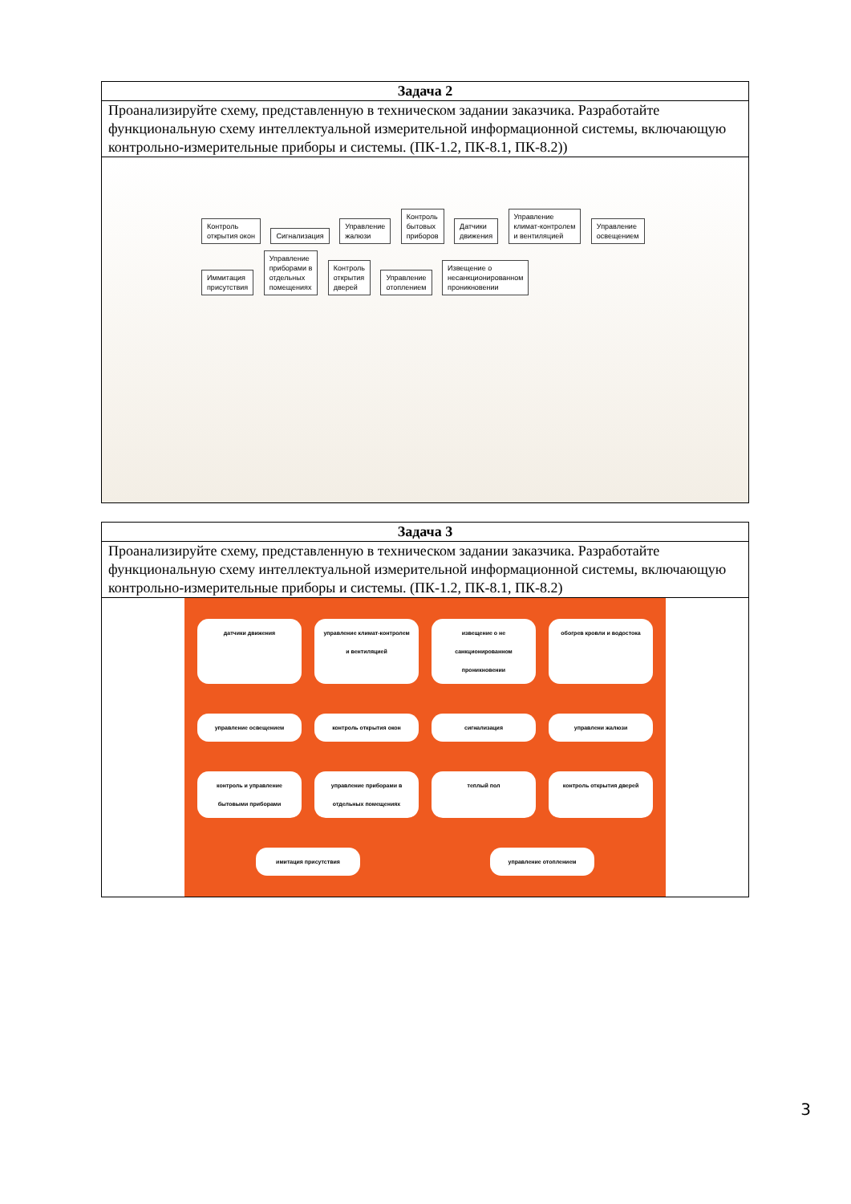| Задача 2 |
| --- |
| Проанализируйте схему, представленную в техническом задании заказчика. Разработайте функциональную схему интеллектуальной измерительной информационной системы, включающую контрольно-измерительные приборы и системы. (ПК-1.2, ПК-8.1, ПК-8.2)) |
| Контроль открытия окон Сигнализация Управление жалюзи Контроль бытовых приборов Датчики движения Управление климат-контролем и вентиляцией Управление освещением Иммитация присутствия Управление приборами в отдельных помещениях Контроль открытия дверей Управление отоплением Извещение о несанкционированном проникновении |
| Задача 3 |
| --- |
| Проанализируйте схему, представленную в техническом задании заказчика. Разработайте функциональную схему интеллектуальной измерительной информационной системы, включающую контрольно-измерительные приборы и системы. (ПК-1.2, ПК-8.1, ПК-8.2) |
| датчики движения управление климат-контролем и вентиляцией извещение о не санкционированном проникновении обогрев кровли и водостока управление освещением контроль открытия окон сигнализация управлени жалюзи контроль и управление бытовыми приборами управление приборами в отдельных помещениях теплый пол контроль открытия дверей имитация присутствия управление отоплением |
3